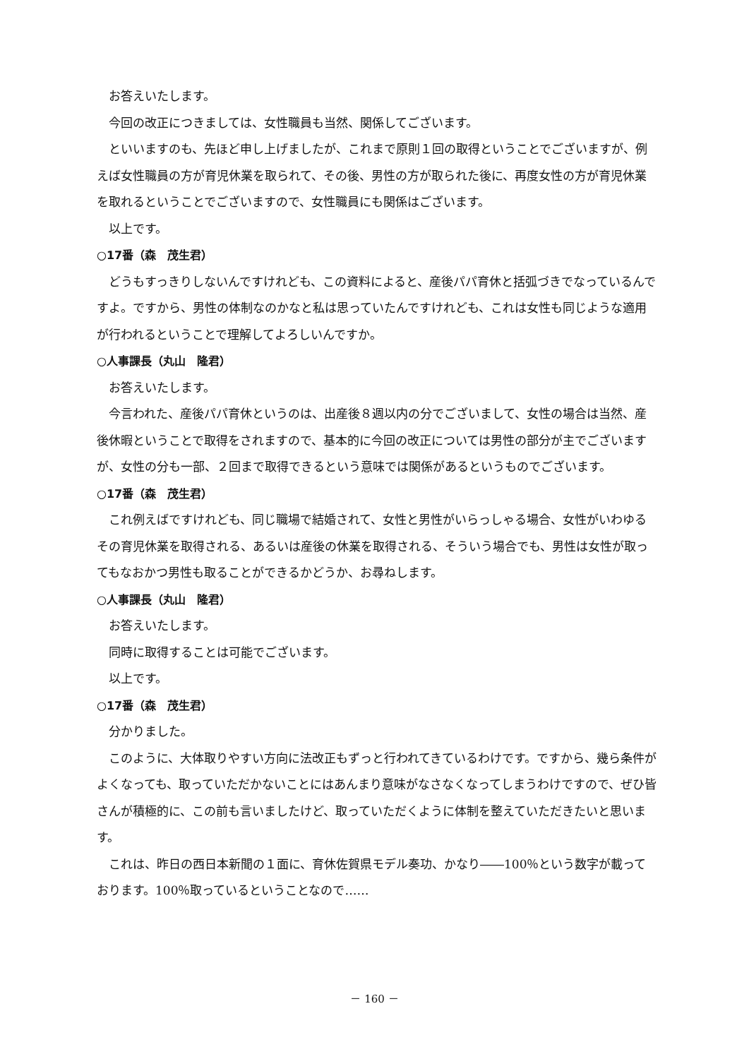お答えいたします。
今回の改正につきましては、女性職員も当然、関係してございます。
といいますのも、先ほど申し上げましたが、これまで原則１回の取得ということでございますが、例えば女性職員の方が育児休業を取られて、その後、男性の方が取られた後に、再度女性の方が育児休業を取れるということでございますので、女性職員にも関係はございます。
以上です。
○17番（森　茂生君）
どうもすっきりしないんですけれども、この資料によると、産後パパ育休と括弧づきでなっているんですよ。ですから、男性の体制なのかなと私は思っていたんですけれども、これは女性も同じような適用が行われるということで理解してよろしいんですか。
○人事課長（丸山　隆君）
お答えいたします。
今言われた、産後パパ育休というのは、出産後８週以内の分でございまして、女性の場合は当然、産後休暇ということで取得をされますので、基本的に今回の改正については男性の部分が主でございますが、女性の分も一部、２回まで取得できるという意味では関係があるというものでございます。
○17番（森　茂生君）
これ例えばですけれども、同じ職場で結婚されて、女性と男性がいらっしゃる場合、女性がいわゆるその育児休業を取得される、あるいは産後の休業を取得される、そういう場合でも、男性は女性が取ってもなおかつ男性も取ることができるかどうか、お尋ねします。
○人事課長（丸山　隆君）
お答えいたします。
同時に取得することは可能でございます。
以上です。
○17番（森　茂生君）
分かりました。
このように、大体取りやすい方向に法改正もずっと行われてきているわけです。ですから、幾ら条件がよくなっても、取っていただかないことにはあんまり意味がなさなくなってしまうわけですので、ぜひ皆さんが積極的に、この前も言いましたけど、取っていただくように体制を整えていただきたいと思います。
これは、昨日の西日本新聞の１面に、育休佐賀県モデル奏功、かなり――100％という数字が載っております。100％取っているということなので……
－ 160 －